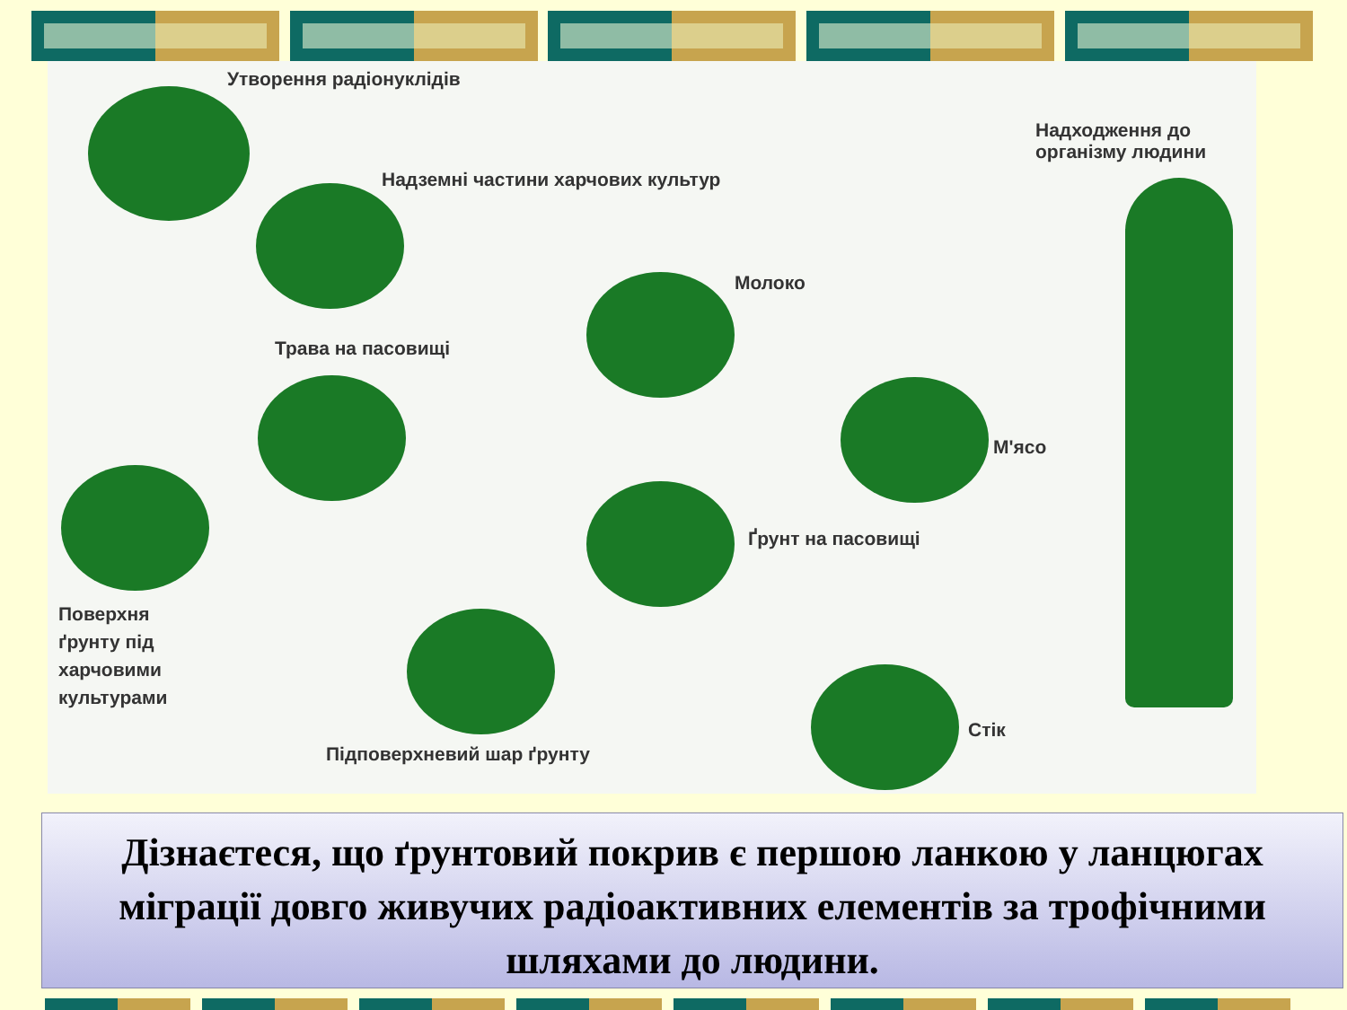Утворення радіонуклідів
Надходження до
організму людини
Надземні частини харчових культур
Молоко
Трава на пасовищі
М'ясо
Ґрунт на пасовищі
Поверхня
ґрунту під
харчовими
культурами
Підповерхневий шар ґрунту
Стік
Дізнаєтеся, що ґрунтовий покрив є першою ланкою у ланцюгах міграції довго живучих радіоактивних елементів за трофічними шляхами до людини.